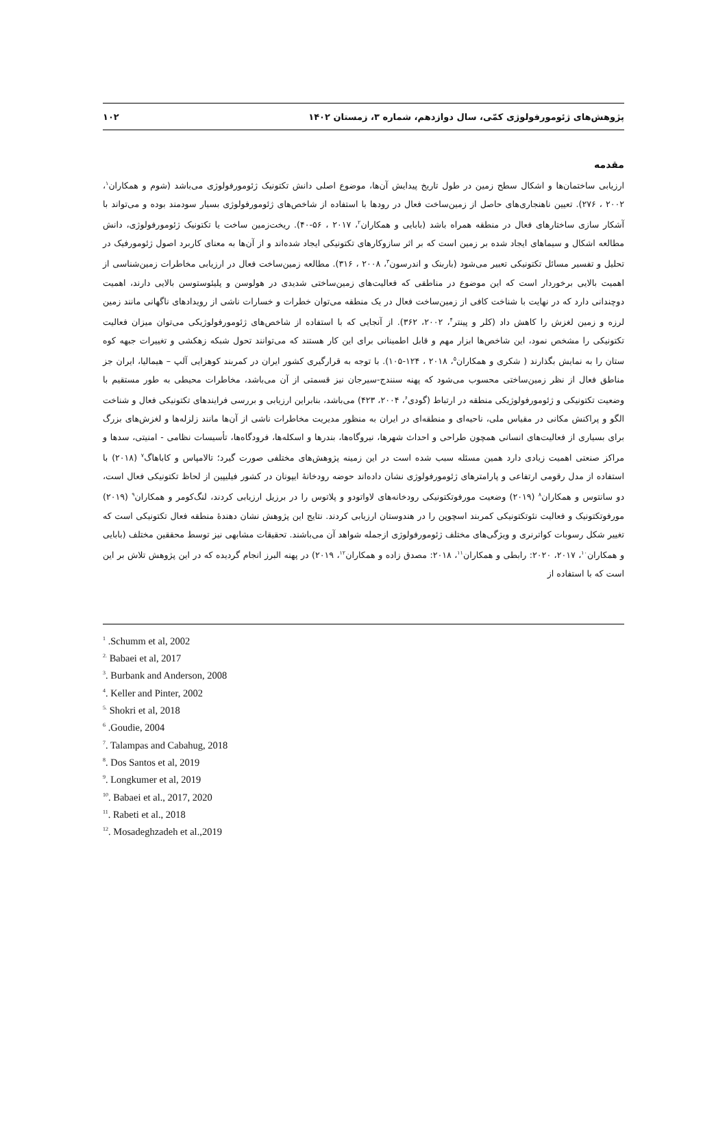پژوهش‌های ژئومورفولوژی کمّی، سال دوازدهم، شماره ۳، زمستان ۱۴۰۲ ۱۰۲
مقدمه
ارزیابی ساختمان‌ها و اشکال سطح زمین در طول تاریخ پیدایش آن‌ها، موضوع اصلی دانش تکتونیک ژئومورفولوژی می‌باشد (شوم و همکاران<sup>۱</sup>، ۲۰۰۲ ، ۲۷۶). تعیین ناهنجاری‌های حاصل از زمین‌ساخت فعال در رودها با استفاده از شاخص‌های ژئومورفولوژی بسیار سودمند بوده و می‌تواند با آشکار سازی ساختارهای فعال در منطقه همراه باشد (بابایی و همکاران<sup>۲</sup>، ۲۰۱۷ ، ۵۶-۴۰). ریخت‌زمین ساخت یا تکتونیک ژئومورفولوژی، دانش مطالعه اشکال و سیماهای ایجاد شده بر زمین است که بر اثر سازوکارهای تکتونیکی ایجاد شده‌اند و از آن‌ها به معنای کاربرد اصول ژئومورفیک در تحلیل و تفسیر مسائل تکتونیکی تعبیر می‌شود (باربنک و اندرسون<sup>۳</sup>، ۲۰۰۸ ، ۳۱۶). مطالعه زمین‌ساخت فعال در ارزیابی مخاطرات زمین‌شناسی از اهمیت بالایی برخوردار است که این موضوع در مناطقی که فعالیت‌های زمین‌ساختی شدیدی در هولوسن و پلیئوستوسن بالایی دارند، اهمیت دوچندانی دارد که در نهایت با شناخت کافی از زمین‌ساخت فعال در یک منطقه می‌توان خطرات و خسارات ناشی از رویدادهای ناگهانی مانند زمین لرزه و زمین لغزش را کاهش داد (کلر و پینتر<sup>۴</sup>، ۲۰۰۲، ۳۶۲). از آنجایی که با استفاده از شاخص‌های ژئومورفولوژیکی می‌توان میزان فعالیت تکتونیکی را مشخص نمود، این شاخص‌ها ابزار مهم و قابل اطمینانی برای این کار هستند که می‌توانند تحول شبکه زهکشی و تغییرات جبهه کوه ستان را به نمایش بگذارند ( شکری و همکاران<sup>۵</sup>، ۲۰۱۸ ، ۱۲۴-۱۰۵). با توجه به قرارگیری کشور ایران در کمربند کوهزایی آلپ – هیمالیا، ایران جز مناطق فعال از نظر زمین‌ساختی محسوب می‌شود که پهنه سنندج-سیرجان نیز قسمتی از آن می‌باشد، مخاطرات محیطی به طور مستقیم با وضعیت تکتونیکی و ژئومورفولوژیکی منطقه در ارتباط (گودی<sup>۶</sup>، ۲۰۰۴، ۴۲۳) می‌باشد، بنابراین ارزیابی و بررسی فرایندهای تکتونیکی فعال و شناخت الگو و پراکنش مکانی در مقیاس ملی، ناحیه‌ای و منطقه‌ای در ایران به منظور مدیریت مخاطرات ناشی از آن‌ها مانند زلزله‌ها و لغزش‌های بزرگ برای بسیاری از فعالیت‌های انسانی همچون طراحی و احداث شهرها، نیروگاه‌ها، بندرها و اسکله‌ها، فرودگاه‌ها، تأسیسات نظامی - امنیتی، سدها و مراکز صنعتی اهمیت زیادی دارد همین مسئله سبب شده است در این زمینه پژوهش‌های مختلفی صورت گیرد؛ تالامپاس و کاباهاگ<sup>۷</sup> (۲۰۱۸) با استفاده از مدل رقومی ارتفاعی و پارامترهای ژئومورفولوژی نشان داده‌اند حوضه رودخانهٔ ایپونان در کشور فیلیپین از لحاظ تکتونیکی فعال است، دو سانتوس و همکاران<sup>۸</sup> (۲۰۱۹) وضعیت مورفوتکتونیکی رودخانه‌های لاواتودو و پلاتوس را در برزیل ارزیابی کردند، لنگ‌کومر و همکاران<sup>۹</sup> (۲۰۱۹) مورفوتکتونیک و فعالیت نئوتکتونیکی کمربند اسچوپن را در هندوستان ارزیابی کردند. نتایج این پژوهش نشان دهندهٔ منطقه فعال تکتونیکی است که تغییر شکل رسوبات کواترنری و ویژگی‌های مختلف ژئومورفولوژی ازجمله شواهد آن می‌باشند. تحقیقات مشابهی نیز توسط محققین مختلف (بابایی و همکاران<sup>۱۰</sup>، ۲۰۱۷، ۲۰۲۰: رابطی و همکاران<sup>۱۱</sup>، ۲۰۱۸: مصدق زاده و همکاران<sup>۱۲</sup>، ۲۰۱۹) در پهنه البرز انجام گردیده که در این پژوهش تلاش بر این است که با استفاده از
<sup>1</sup> .Schumm et al, 2002
<sup>2.</sup> Babaei et al, 2017
<sup>3</sup>. Burbank and Anderson, 2008
<sup>4</sup>. Keller and Pinter, 2002
<sup>5.</sup> Shokri et al, 2018
<sup>6</sup> .Goudie, 2004
<sup>7</sup>. Talampas and Cabahug, 2018
<sup>8</sup>. Dos Santos et al, 2019
<sup>9</sup>. Longkumer et al, 2019
<sup>10</sup>. Babaei et al., 2017, 2020
<sup>11</sup>. Rabeti et al., 2018
<sup>12</sup>. Mosadeghzadeh et al.,2019